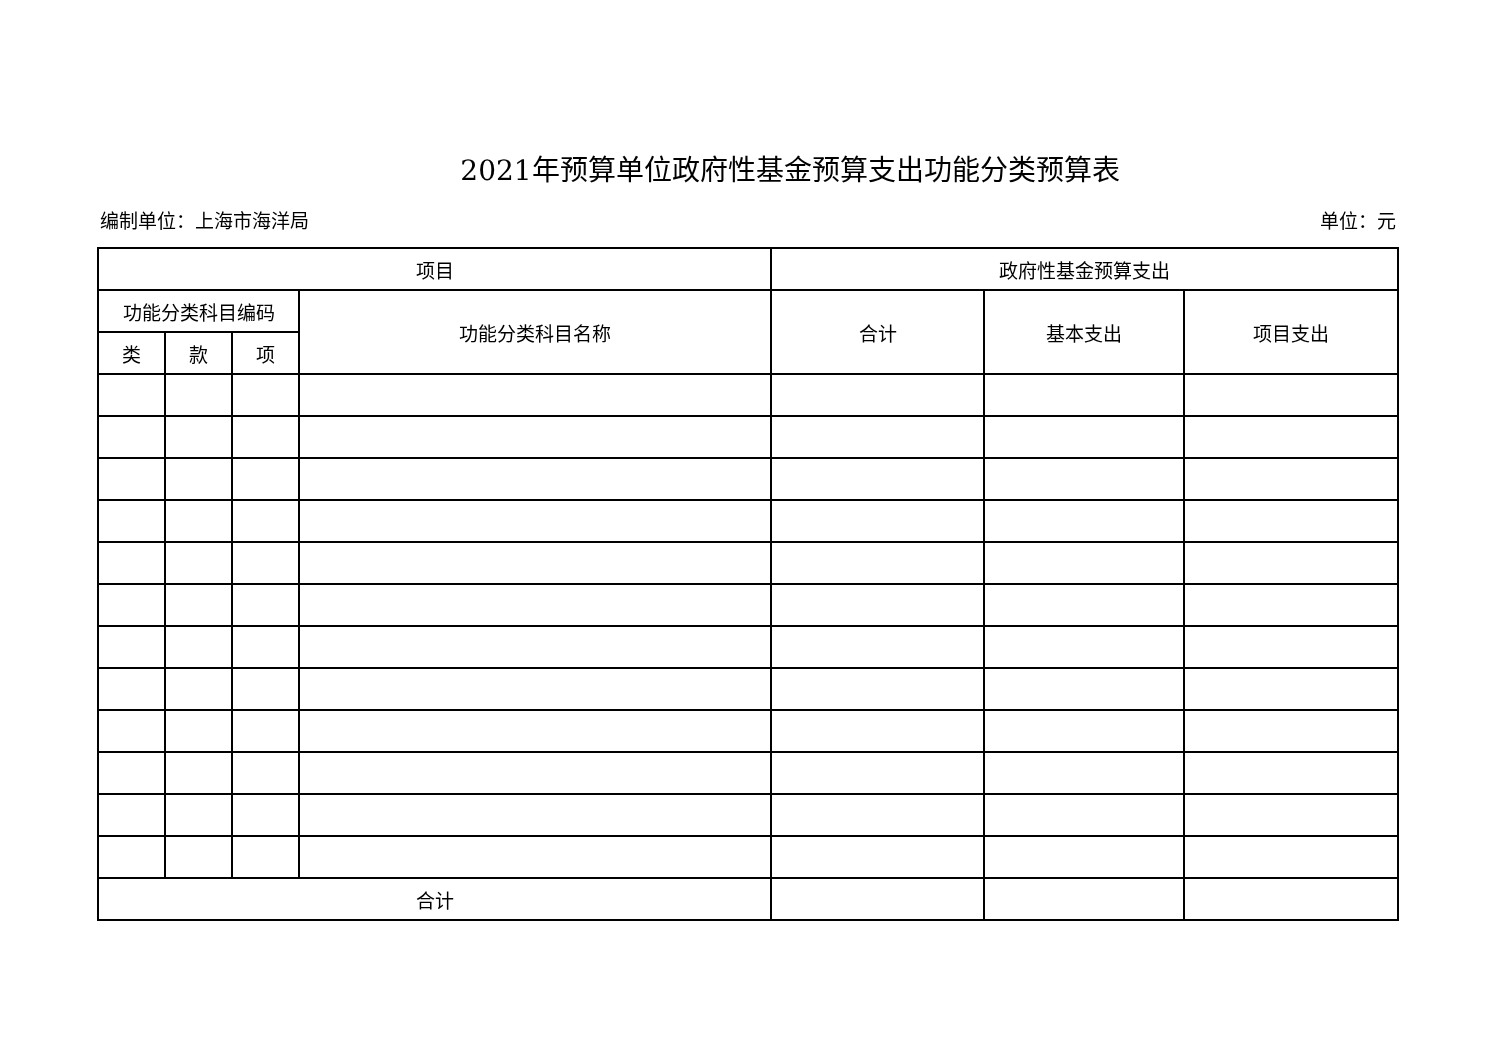2021年预算单位政府性基金预算支出功能分类预算表
编制单位：上海市海洋局 单位：元
| 项目 | | | | 政府性基金预算支出 | | |
| --- | --- | --- | --- | --- | --- | --- |
| 功能分类科目编码 | | | 功能分类科目名称 | 合计 | 基本支出 | 项目支出 |
| 类 | 款 | 项 | | | | |
| 合计 | | | | | | |